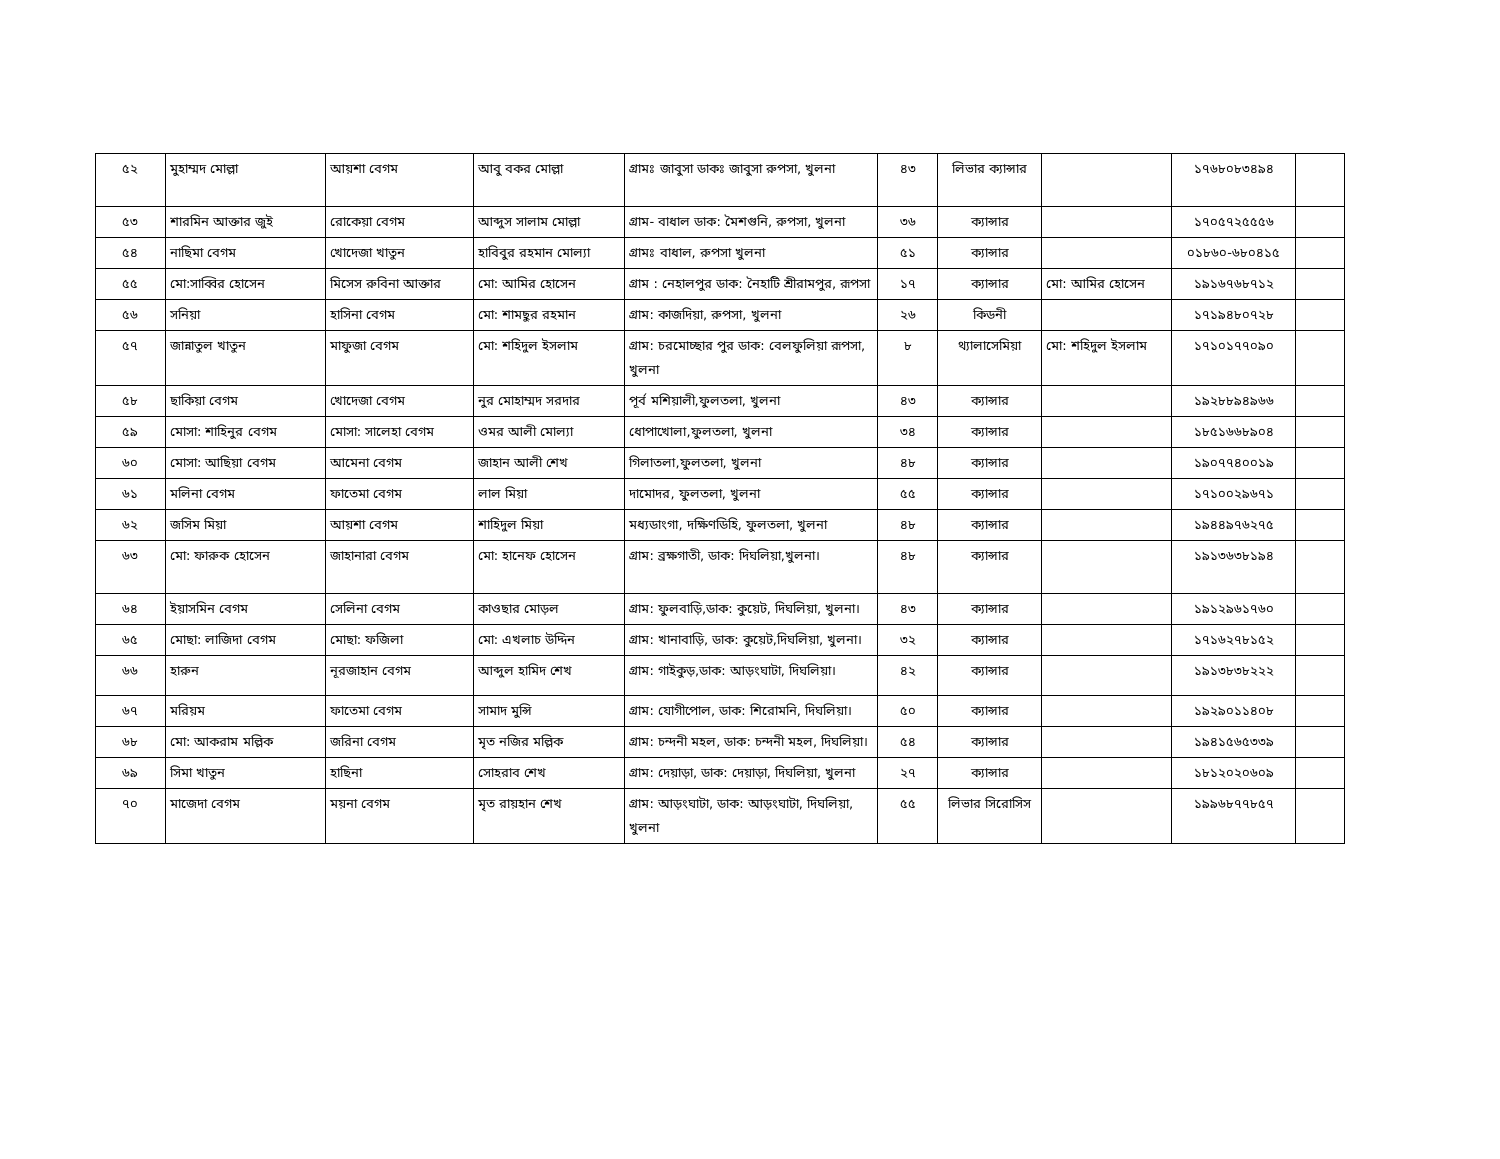| ৫২ | মুহাম্মদ মোল্লা | আয়শা বেগম | আবু বকর মোল্লা | গ্রামঃ জাবুসা ডাকঃ জাবুসা রুপসা, খুলনা | ৪৩ | লিভার ক্যান্সার | | ১৭৬৮০৮৩৪৯৪ | |
| ৫৩ | শারমিন আক্তার জুই | রোকেয়া বেগম | আব্দুস সালাম মোল্লা | গ্রাম- বাধাল ডাক: মৈশগুনি, রুপসা, খুলনা | ৩৬ | ক্যান্সার | | ১৭০৫৭২৫৫৫৬ | |
| ৫৪ | নাছিমা বেগম | খোদেজা খাতুন | হাবিবুর রহমান মোল্যা | গ্রামঃ বাধাল, রুপসা খুলনা | ৫১ | ক্যান্সার | | ০১৮৬০-৬৮০৪১৫ | |
| ৫৫ | মো:সাব্বির হোসেন | মিসেস রুবিনা আক্তার | মো: আমির হোসেন | গ্রাম : নেহালপুর ডাক: নৈহাটি শ্রীরামপুর, রূপসা | ১৭ | ক্যান্সার | মো: আমির হোসেন | ১৯১৬৭৬৮৭১২ | |
| ৫৬ | সনিয়া | হাসিনা বেগম | মো: শামছুর রহমান | গ্রাম: কাজদিয়া, রুপসা, খুলনা | ২৬ | কিডনী | | ১৭১৯৪৮০৭২৮ | |
| ৫৭ | জান্নাতুল খাতুন | মাফুজা বেগম | মো: শহিদুল ইসলাম | গ্রাম: চরমোচ্ছার পুর ডাক: বেলফুলিয়া রূপসা, খুলনা | ৮ | থ্যালাসেমিয়া | মো: শহিদুল ইসলাম | ১৭১০১৭৭০৯০ | |
| ৫৮ | ছাকিয়া বেগম | খোদেজা বেগম | নুর মোহাম্মদ সরদার | পূর্ব মশিয়ালী,ফুলতলা, খুলনা | ৪৩ | ক্যান্সার | | ১৯২৮৮৯৪৯৬৬ | |
| ৫৯ | মোসা: শাহিনুর বেগম | মোসা: সালেহা বেগম | ওমর আলী মোল্যা | ধোপাখোলা,ফুলতলা, খুলনা | ৩৪ | ক্যান্সার | | ১৮৫১৬৬৮৯০৪ | |
| ৬০ | মোসা: আছিয়া বেগম | আমেনা বেগম | জাহান আলী শেখ | গিলাতলা,ফুলতলা, খুলনা | ৪৮ | ক্যান্সার | | ১৯০৭৭৪০০১৯ | |
| ৬১ | মলিনা বেগম | ফাতেমা বেগম | লাল মিয়া | দামোদর, ফুলতলা, খুলনা | ৫৫ | ক্যান্সার | | ১৭১০০২৯৬৭১ | |
| ৬২ | জসিম মিয়া | আয়শা বেগম | শাহিদুল মিয়া | মধ্যডাংগা, দক্ষিণডিহি, ফুলতলা, খুলনা | ৪৮ | ক্যান্সার | | ১৯৪৪৯৭৬২৭৫ | |
| ৬৩ | মো: ফারুক হোসেন | জাহানারা বেগম | মো: হানেফ হোসেন | গ্রাম: ব্রক্ষগাতী, ডাক: দিঘলিয়া,খুলনা। | ৪৮ | ক্যান্সার | | ১৯১৩৬৩৮১৯৪ | |
| ৬৪ | ইয়াসমিন বেগম | সেলিনা বেগম | কাওছার মোড়ল | গ্রাম: ফুলবাড়ি,ডাক: কুয়েট, দিঘলিয়া, খুলনা। | ৪৩ | ক্যান্সার | | ১৯১২৯৬১৭৬০ | |
| ৬৫ | মোছা: লাজিদা বেগম | মোছা: ফজিলা | মো: এখলাচ উদ্দিন | গ্রাম: খানাবাড়ি, ডাক: কুয়েট,দিঘলিয়া, খুলনা। | ৩২ | ক্যান্সার | | ১৭১৬২৭৮১৫২ | |
| ৬৬ | হারুন | নূরজাহান বেগম | আব্দুল হামিদ শেখ | গ্রাম: গাইকুড়,ডাক: আড়ংঘাটা, দিঘলিয়া। | ৪২ | ক্যান্সার | | ১৯১৩৮৩৮২২২ | |
| ৬৭ | মরিয়ম | ফাতেমা বেগম | সামাদ মুন্সি | গ্রাম: যোগীপোল, ডাক: শিরোমনি, দিঘলিয়া। | ৫০ | ক্যান্সার | | ১৯২৯০১১৪০৮ | |
| ৬৮ | মো: আকরাম মল্লিক | জরিনা বেগম | মৃত নজির মল্লিক | গ্রাম: চন্দনী মহল, ডাক: চন্দনী মহল, দিঘলিয়া। | ৫৪ | ক্যান্সার | | ১৯৪১৫৬৫৩৩৯ | |
| ৬৯ | সিমা খাতুন | হাছিনা | সোহরাব শেখ | গ্রাম: দেয়াড়া, ডাক: দেয়াড়া, দিঘলিয়া, খুলনা | ২৭ | ক্যান্সার | | ১৮১২০২০৬০৯ | |
| ৭০ | মাজেদা বেগম | ময়না বেগম | মৃত রায়হান শেখ | গ্রাম: আড়ংঘাটা, ডাক: আড়ংঘাটা, দিঘলিয়া, খুলনা | ৫৫ | লিভার সিরোসিস | | ১৯৯৬৮৭৭৮৫৭ | |